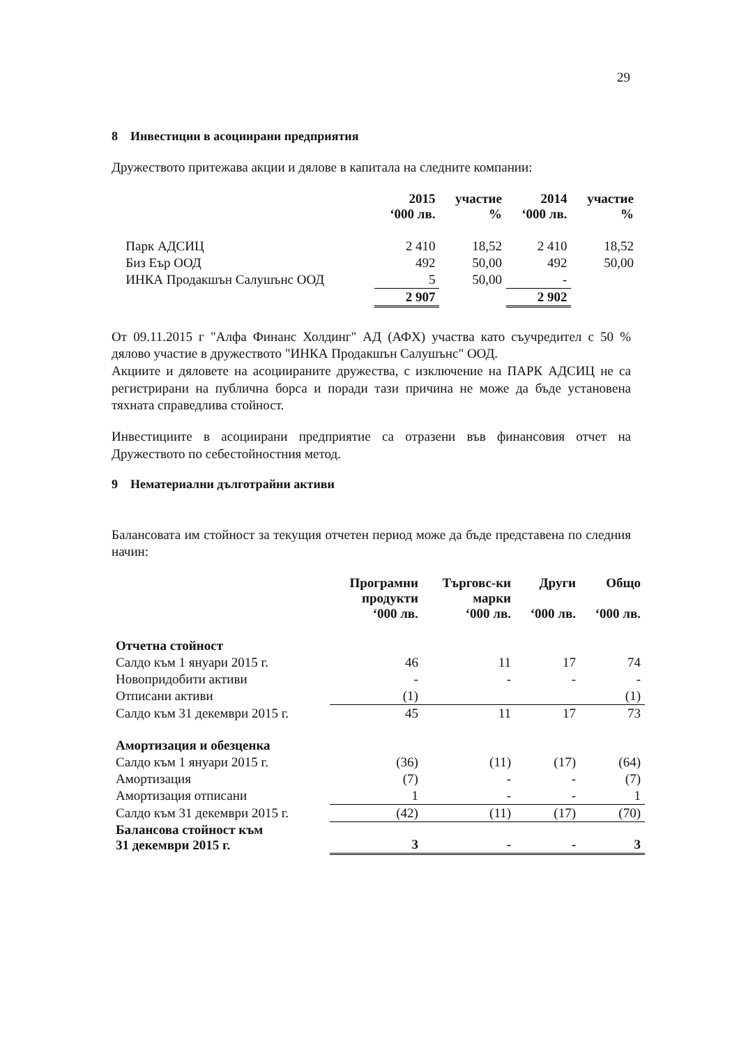29
8 Инвестиции в асоциирани предприятия
Дружеството притежава акции и дялове в капитала на следните компании:
| | 2015 ‘000 лв. | участие % | 2014 ‘000 лв. | участие % |
| --- | --- | --- | --- | --- |
| Парк АДСИЦ | 2 410 | 18,52 | 2 410 | 18,52 |
| Биз Еър ООД | 492 | 50,00 | 492 | 50,00 |
| ИНКА Продакшън Салушънс ООД | 5 | 50,00 | - | |
| | 2 907 | | 2 902 | |
От 09.11.2015 г "Алфа Финанс Холдинг" АД (АФХ) участва като съучредител с 50 % дялово участие в дружеството "ИНКА Продакшън Салушънс" ООД.
Акциите и дяловете на асоциираните дружества, с изключение на ПАРК АДСИЦ не са регистрирани на публична борса и поради тази причина не може да бъде установена тяхната справедлива стойност.
Инвестициите в асоциирани предприятие са отразени във финансовия отчет на Дружеството по себестойностния метод.
9 Нематериални дълготрайни активи
Балансовата им стойност за текущия отчетен период може да бъде представена по следния начин:
| | Програмни продукти ‘000 лв. | Търговс-ки марки ‘000 лв. | Други ‘000 лв. | Общо ‘000 лв. |
| --- | --- | --- | --- | --- |
| Отчетна стойност | | | | |
| Салдо към 1 януари 2015 г. | 46 | 11 | 17 | 74 |
| Новопридобити активи | - | - | - | - |
| Отписани активи | (1) | | | (1) |
| Салдо към 31 декември 2015 г. | 45 | 11 | 17 | 73 |
| Амортизация и обезценка | | | | |
| Салдо към 1 януари 2015 г. | (36) | (11) | (17) | (64) |
| Амортизация | (7) | - | - | (7) |
| Амортизация отписани | 1 | - | - | 1 |
| Салдо към 31 декември 2015 г. | (42) | (11) | (17) | (70) |
| Балансова стойност към 31 декември 2015 г. | 3 | - | - | 3 |